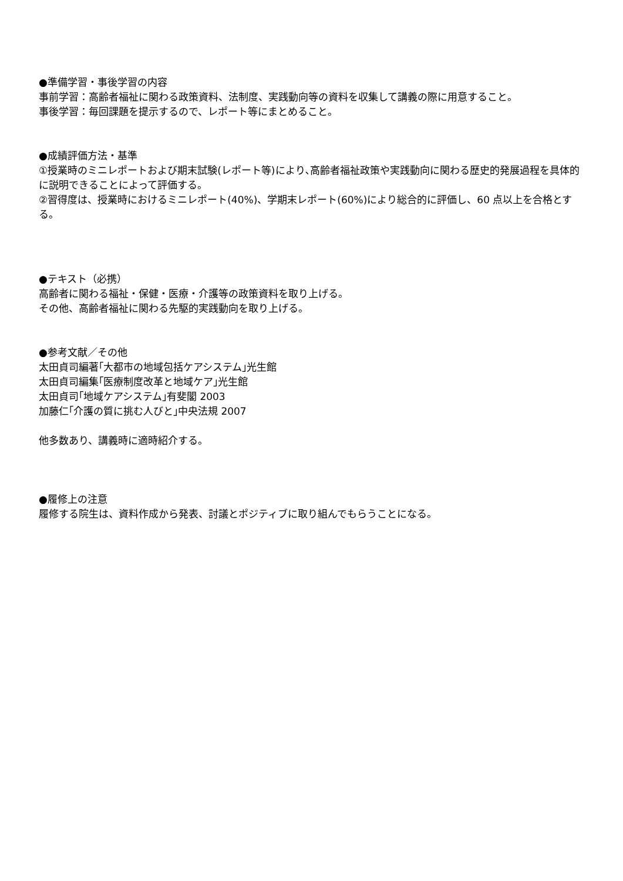●準備学習・事後学習の内容
事前学習：高齢者福祉に関わる政策資料、法制度、実践動向等の資料を収集して講義の際に用意すること。
事後学習：毎回課題を提示するので、レポート等にまとめること。
●成績評価方法・基準
①授業時のミニレポートおよび期末試験(レポート等)により､高齢者福祉政策や実践動向に関わる歴史的発展過程を具体的に説明できることによって評価する。
②習得度は、授業時におけるミニレポート(40%)、学期末レポート(60%)により総合的に評価し、60 点以上を合格とする。
●テキスト（必携）
高齢者に関わる福祉・保健・医療・介護等の政策資料を取り上げる。
その他、高齢者福祉に関わる先駆的実践動向を取り上げる。
●参考文献／その他
太田貞司編著｢大都市の地域包括ケアシステム｣光生館
太田貞司編集｢医療制度改革と地域ケア｣光生館
太田貞司｢地域ケアシステム｣有斐閣 2003
加藤仁｢介護の質に挑む人びと｣中央法規 2007
他多数あり、講義時に適時紹介する。
●履修上の注意
履修する院生は、資料作成から発表、討議とポジティブに取り組んでもらうことになる。